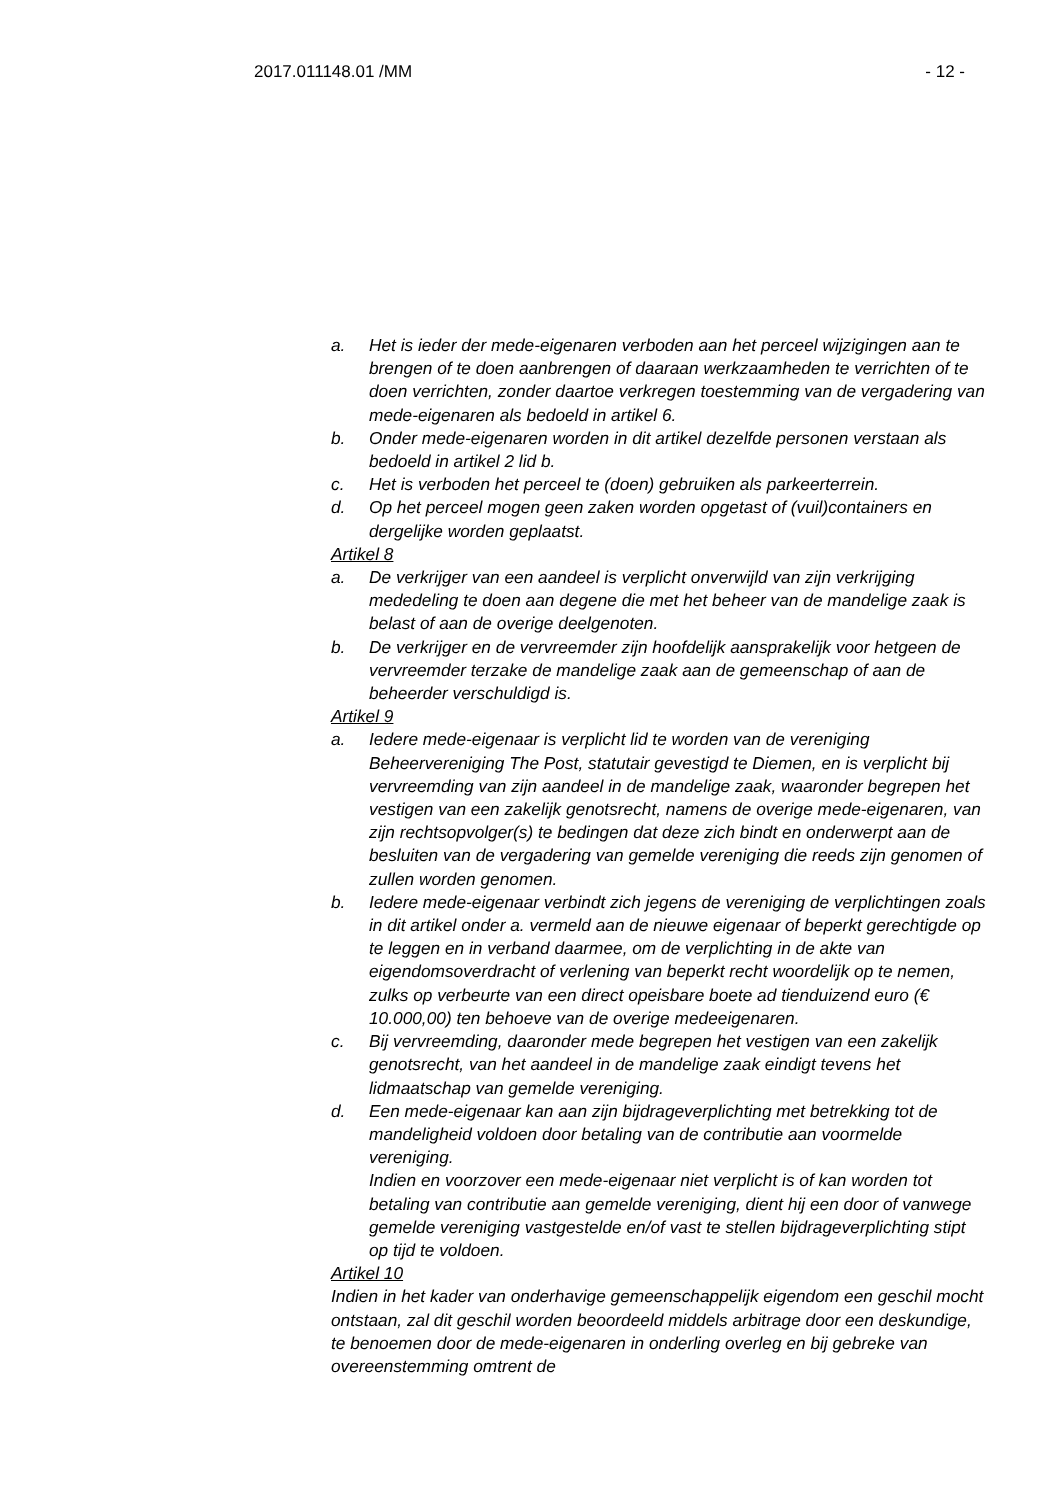2017.011148.01 /MM - 12 -
a. Het is ieder der mede-eigenaren verboden aan het perceel wijzigingen aan te brengen of te doen aanbrengen of daaraan werkzaamheden te verrichten of te doen verrichten, zonder daartoe verkregen toestemming van de vergadering van mede-eigenaren als bedoeld in artikel 6.
b. Onder mede-eigenaren worden in dit artikel dezelfde personen verstaan als bedoeld in artikel 2 lid b.
c. Het is verboden het perceel te (doen) gebruiken als parkeerterrein.
d. Op het perceel mogen geen zaken worden opgetast of (vuil)containers en dergelijke worden geplaatst.
Artikel 8
a. De verkrijger van een aandeel is verplicht onverwijld van zijn verkrijging mededeling te doen aan degene die met het beheer van de mandelige zaak is belast of aan de overige deelgenoten.
b. De verkrijger en de vervreemder zijn hoofdelijk aansprakelijk voor hetgeen de vervreemder terzake de mandelige zaak aan de gemeenschap of aan de beheerder verschuldigd is.
Artikel 9
a. Iedere mede-eigenaar is verplicht lid te worden van de vereniging Beheervereniging The Post, statutair gevestigd te Diemen, en is verplicht bij vervreemding van zijn aandeel in de mandelige zaak, waaronder begrepen het vestigen van een zakelijk genotsrecht, namens de overige mede-eigenaren, van zijn rechtsopvolger(s) te bedingen dat deze zich bindt en onderwerpt aan de besluiten van de vergadering van gemelde vereniging die reeds zijn genomen of zullen worden genomen.
b. Iedere mede-eigenaar verbindt zich jegens de vereniging de verplichtingen zoals in dit artikel onder a. vermeld aan de nieuwe eigenaar of beperkt gerechtigde op te leggen en in verband daarmee, om de verplichting in de akte van eigendomsoverdracht of verlening van beperkt recht woordelijk op te nemen, zulks op verbeurte van een direct opeisbare boete ad tienduizend euro (€ 10.000,00) ten behoeve van de overige medeeigenaren.
c. Bij vervreemding, daaronder mede begrepen het vestigen van een zakelijk genotsrecht, van het aandeel in de mandelige zaak eindigt tevens het lidmaatschap van gemelde vereniging.
d. Een mede-eigenaar kan aan zijn bijdrageverplichting met betrekking tot de mandeligheid voldoen door betaling van de contributie aan voormelde vereniging.
Indien en voorzover een mede-eigenaar niet verplicht is of kan worden tot betaling van contributie aan gemelde vereniging, dient hij een door of vanwege gemelde vereniging vastgestelde en/of vast te stellen bijdrageverplichting stipt op tijd te voldoen.
Artikel 10
Indien in het kader van onderhavige gemeenschappelijk eigendom een geschil mocht ontstaan, zal dit geschil worden beoordeeld middels arbitrage door een deskundige, te benoemen door de mede-eigenaren in onderling overleg en bij gebreke van overeenstemming omtrent de